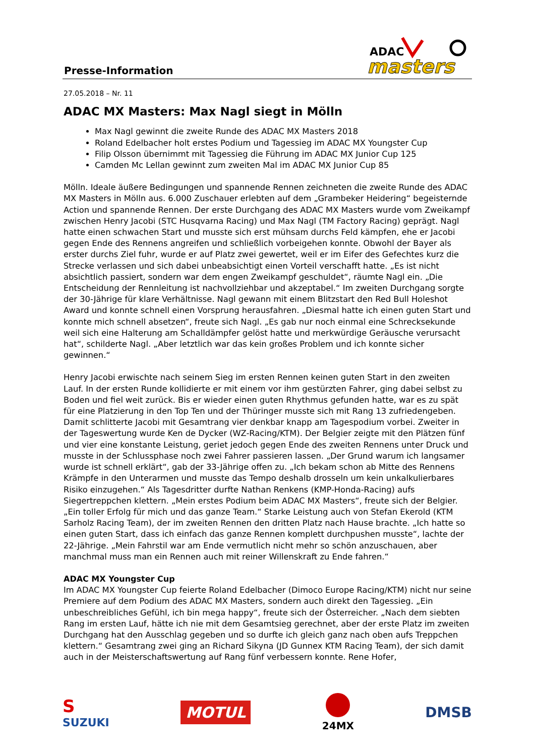Presse-Information
ADAC
masters
27.05.2018 – Nr. 11
ADAC MX Masters: Max Nagl siegt in Mölln
Max Nagl gewinnt die zweite Runde des ADAC MX Masters 2018
Roland Edelbacher holt erstes Podium und Tagessieg im ADAC MX Youngster Cup
Filip Olsson übernimmt mit Tagessieg die Führung im ADAC MX Junior Cup 125
Camden Mc Lellan gewinnt zum zweiten Mal im ADAC MX Junior Cup 85
Mölln. Ideale äußere Bedingungen und spannende Rennen zeichneten die zweite Runde des ADAC MX Masters in Mölln aus. 6.000 Zuschauer erlebten auf dem „Grambeker Heidering“ begeisternde Action und spannende Rennen. Der erste Durchgang des ADAC MX Masters wurde vom Zweikampf zwischen Henry Jacobi (STC Husqvarna Racing) und Max Nagl (TM Factory Racing) geprägt. Nagl hatte einen schwachen Start und musste sich erst mühsam durchs Feld kämpfen, ehe er Jacobi gegen Ende des Rennens angreifen und schließlich vorbeigehen konnte. Obwohl der Bayer als erster durchs Ziel fuhr, wurde er auf Platz zwei gewertet, weil er im Eifer des Gefechtes kurz die Strecke verlassen und sich dabei unbeabsichtigt einen Vorteil verschafft hatte. „Es ist nicht absichtlich passiert, sondern war dem engen Zweikampf geschuldet“, räumte Nagl ein. „Die Entscheidung der Rennleitung ist nachvollziehbar und akzeptabel.“ Im zweiten Durchgang sorgte der 30-Jährige für klare Verhältnisse. Nagl gewann mit einem Blitzstart den Red Bull Holeshot Award und konnte schnell einen Vorsprung herausfahren. „Diesmal hatte ich einen guten Start und konnte mich schnell absetzen“, freute sich Nagl. „Es gab nur noch einmal eine Schrecksekunde weil sich eine Halterung am Schalldämpfer gelöst hatte und merkwürdige Geräusche verursacht hat“, schilderte Nagl. „Aber letztlich war das kein großes Problem und ich konnte sicher gewinnen.“
Henry Jacobi erwischte nach seinem Sieg im ersten Rennen keinen guten Start in den zweiten Lauf. In der ersten Runde kollidierte er mit einem vor ihm gestürzten Fahrer, ging dabei selbst zu Boden und fiel weit zurück. Bis er wieder einen guten Rhythmus gefunden hatte, war es zu spät für eine Platzierung in den Top Ten und der Thüringer musste sich mit Rang 13 zufriedengeben. Damit schlitterte Jacobi mit Gesamtrang vier denkbar knapp am Tagespodium vorbei. Zweiter in der Tageswertung wurde Ken de Dycker (WZ-Racing/KTM). Der Belgier zeigte mit den Plätzen fünf und vier eine konstante Leistung, geriet jedoch gegen Ende des zweiten Rennens unter Druck und musste in der Schlussphase noch zwei Fahrer passieren lassen. „Der Grund warum ich langsamer wurde ist schnell erklärt“, gab der 33-Jährige offen zu. „Ich bekam schon ab Mitte des Rennens Krämpfe in den Unterarmen und musste das Tempo deshalb drosseln um kein unkalkulierbares Risiko einzugehen.“ Als Tagesdritter durfte Nathan Renkens (KMP-Honda-Racing) aufs Siegertreppchen klettern. „Mein erstes Podium beim ADAC MX Masters“, freute sich der Belgier. „Ein toller Erfolg für mich und das ganze Team.“ Starke Leistung auch von Stefan Ekerold (KTM Sarholz Racing Team), der im zweiten Rennen den dritten Platz nach Hause brachte. „Ich hatte so einen guten Start, dass ich einfach das ganze Rennen komplett durchpushen musste“, lachte der 22-Jährige. „Mein Fahrstil war am Ende vermutlich nicht mehr so schön anzuschauen, aber manchmal muss man ein Rennen auch mit reiner Willenskraft zu Ende fahren.“
ADAC MX Youngster Cup
Im ADAC MX Youngster Cup feierte Roland Edelbacher (Dimoco Europe Racing/KTM) nicht nur seine Premiere auf dem Podium des ADAC MX Masters, sondern auch direkt den Tagessieg. „Ein unbeschreibliches Gefühl, ich bin mega happy“, freute sich der Österreicher. „Nach dem siebten Rang im ersten Lauf, hätte ich nie mit dem Gesamtsieg gerechnet, aber der erste Platz im zweiten Durchgang hat den Ausschlag gegeben und so durfte ich gleich ganz nach oben aufs Treppchen klettern.“ Gesamtrang zwei ging an Richard Sikyna (JD Gunnex KTM Racing Team), der sich damit auch in der Meisterschaftswertung auf Rang fünf verbessern konnte. Rene Hofer,
S
SUZUKI MOTUL
24MX DMSB